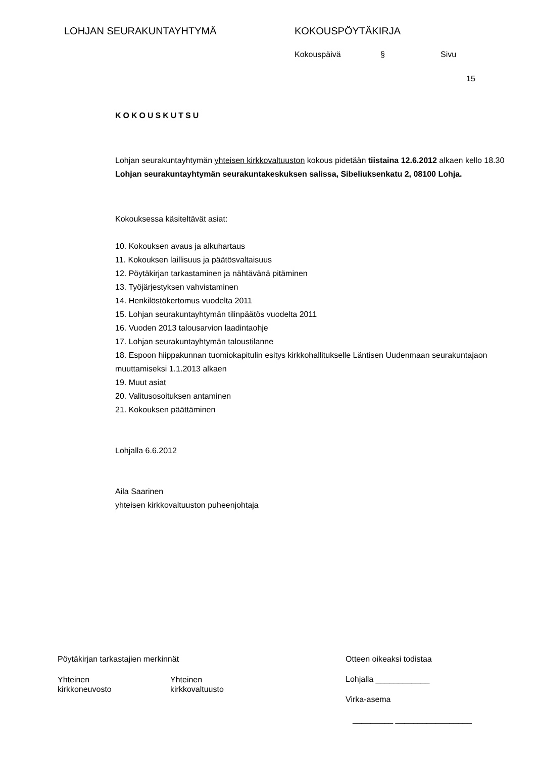LOHJAN SEURAKUNTAYHTYMÄ KOKOUSPÖYTÄKIRJA
Kokouspäivä § Sivu
15
KOKOUSKUTSU
Lohjan seurakuntayhtymän yhteisen kirkkovaltuuston kokous pidetään tiistaina 12.6.2012 alkaen kello 18.30 Lohjan seurakuntayhtymän seurakuntakeskuksen salissa, Sibeliuksenkatu 2, 08100 Lohja.
Kokouksessa käsiteltävät asiat:
10. Kokouksen avaus ja alkuhartaus
11. Kokouksen laillisuus ja päätösvaltaisuus
12. Pöytäkirjan tarkastaminen ja nähtävänä pitäminen
13. Työjärjestyksen vahvistaminen
14. Henkilöstökertomus vuodelta 2011
15. Lohjan seurakuntayhtymän tilinpäätös vuodelta 2011
16. Vuoden 2013 talousarvion laadintaohje
17. Lohjan seurakuntayhtymän taloustilanne
18. Espoon hiippakunnan tuomiokapitulin esitys kirkkohallitukselle Läntisen Uudenmaan seurakuntajaon muuttamiseksi 1.1.2013 alkaen
19. Muut asiat
20. Valitusosoituksen antaminen
21. Kokouksen päättäminen
Lohjalla 6.6.2012
Aila Saarinen
yhteisen kirkkovaltuuston puheenjohtaja
Pöytäkirjan tarkastajien merkinnät
Yhteinen
kirkkoneuvosto
Yhteinen
kirkkovaltuusto
Otteen oikeaksi todistaa
Lohjalla ____________
Virka-asema
_________ _________________